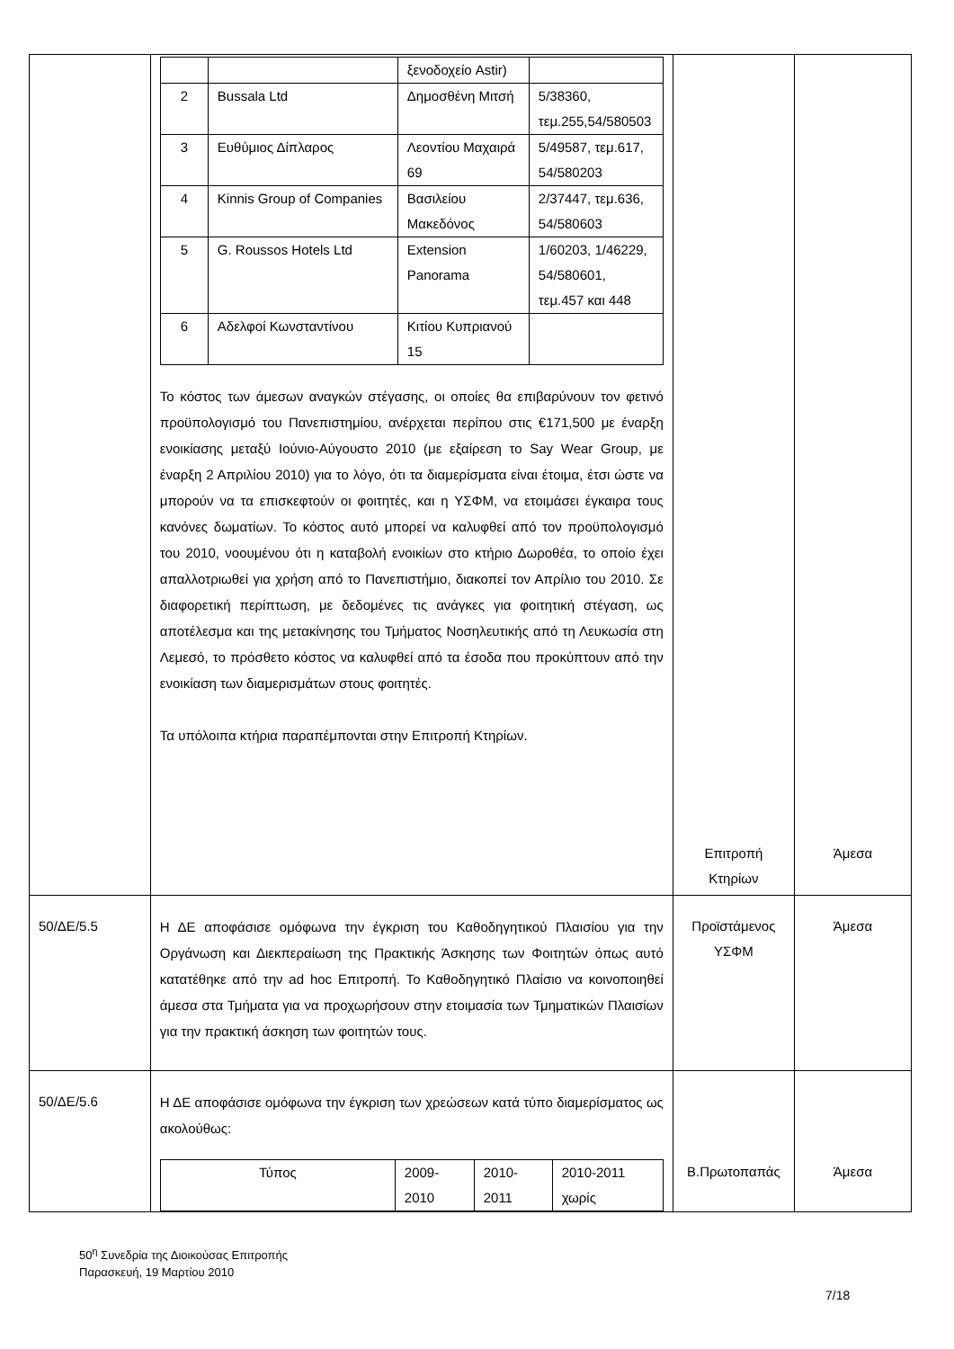| | / / / ξενοδοχείο Astir) / / / 2 / Bussala Ltd / Δημοσθένη Μιτσή / 5/38360, τεμ.255,54/580503 / / 3 / Ευθύμιος Δίπλαρος / Λεοντίου Μαχαιρά 69 / 5/49587, τεμ.617, 54/580203 / / 4 / Kinnis Group of Companies / Βασιλείου Μακεδόνος / 2/37447, τεμ.636, 54/580603 / / 5 / G. Roussos Hotels Ltd / Extension Panorama / 1/60203, 1/46229, 54/580601, τεμ.457 και 448 / / 6 / Αδελφοί Κωνσταντίνου / Κιτίου Κυπριανού 15 / / Το κόστος των άμεσων αναγκών στέγασης, οι οποίες θα επιβαρύνουν τον φετινό προϋπολογισμό του Πανεπιστημίου, ανέρχεται περίπου στις €171,500 με έναρξη ενοικίασης μεταξύ Ιούνιο-Αύγουστο 2010 (με εξαίρεση το Say Wear Group, με έναρξη 2 Απριλίου 2010) για το λόγο, ότι τα διαμερίσματα είναι έτοιμα, έτσι ώστε να μπορούν να τα επισκεφτούν οι φοιτητές, και η ΥΣΦΜ, να ετοιμάσει έγκαιρα τους κανόνες δωματίων. Το κόστος αυτό μπορεί να καλυφθεί από τον προϋπολογισμό του 2010, νοουμένου ότι η καταβολή ενοικίων στο κτήριο Δωροθέα, το οποίο έχει απαλλοτριωθεί για χρήση από το Πανεπιστήμιο, διακοπεί τον Απρίλιο του 2010. Σε διαφορετική περίπτωση, με δεδομένες τις ανάγκες για φοιτητική στέγαση, ως αποτέλεσμα και της μετακίνησης του Τμήματος Νοσηλευτικής από τη Λευκωσία στη Λεμεσό, το πρόσθετο κόστος να καλυφθεί από τα έσοδα που προκύπτουν από την ενοικίαση των διαμερισμάτων στους φοιτητές. Τα υπόλοιπα κτήρια παραπέμπονται στην Επιτροπή Κτηρίων. | Επιτροπή Κτηρίων | Άμεσα |
| 50/ΔΕ/5.5 | Η ΔΕ αποφάσισε ομόφωνα την έγκριση του Καθοδηγητικού Πλαισίου για την Οργάνωση και Διεκπεραίωση της Πρακτικής Άσκησης των Φοιτητών όπως αυτό κατατέθηκε από την ad hoc Επιτροπή. Το Καθοδηγητικό Πλαίσιο να κοινοποιηθεί άμεσα στα Τμήματα για να προχωρήσουν στην ετοιμασία των Τμηματικών Πλαισίων για την πρακτική άσκηση των φοιτητών τους. | Προϊστάμενος ΥΣΦΜ | Άμεσα |
| 50/ΔΕ/5.6 | Η ΔΕ αποφάσισε ομόφωνα την έγκριση των χρεώσεων κατά τύπο διαμερίσματος ως ακολούθως: / Τύπος / 2009-2010 / 2010-2011 / 2010-2011 χωρίς / | Β.Πρωτοπαπάς | Άμεσα |
50<sup>η</sup> Συνεδρία της Διοικούσας Επιτροπής
Παρασκευή, 19 Μαρτίου 2010
7/18